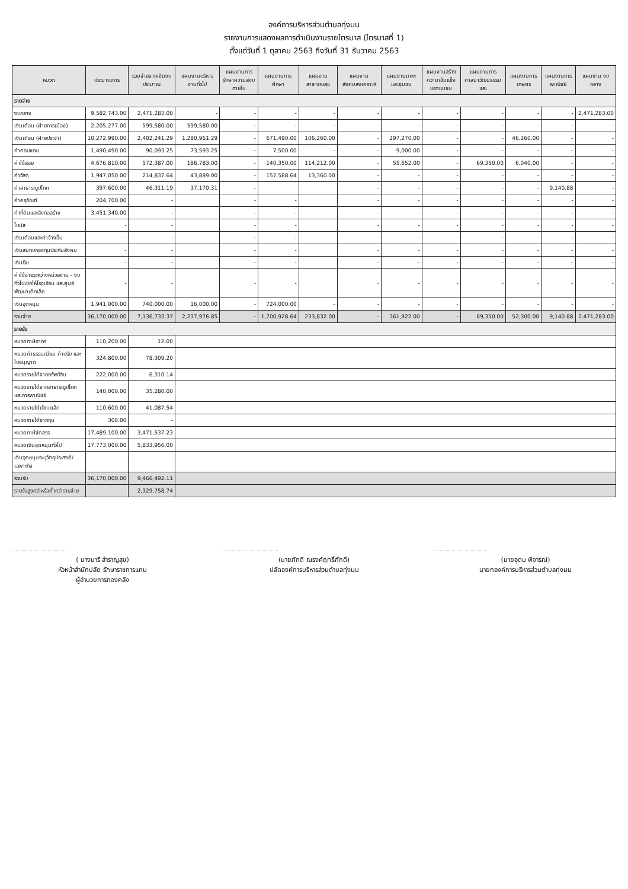องค์การบริหารส่วนตำบลทุ่งมน
รายงานการแสดงผลการดำเนินงานรายไตรมาส (ไตรมาสที่ 1)
ตั้งแต่วันที่ 1 ตุลาคม 2563 ถึงวันที่ 31 ธันวาคม 2563
| หมวด | ประมาณการ | รวมจ่ายจากเงินงบประมาณ | แผนงานบริหารงานทั่วไป | แผนงานการรักษาความสงบภายใน | แผนงานการศึกษา | แผนงานสาธารณสุข | แผนงานสังคมสงเคราะห์ | แผนงานเคหะและชุมชน | แผนงานสร้างความเข้มแข็งของชุมชน | แผนงานการศาสนาวัฒนธรรมและ | แผนงานการเกษตร | แผนงานการพาณิชย์ | แผนงาน งบกลาง |
| --- | --- | --- | --- | --- | --- | --- | --- | --- | --- | --- | --- | --- | --- |
| รายจ่าย | | | | | | | | | | | | | |
| งบกลาง | 9,582,743.00 | 2,471,283.00 | - | - | - | - | - | - | - | - | - | - | 2,471,283.00 |
| เงินเดือน (ฝ่ายการเมือง) | 2,205,277.00 | 599,580.00 | 599,580.00 | - | - | - | - | - | - | - | - | - | - |
| เงินเดือน (ฝ่ายประจำ) | 10,272,990.00 | 2,402,241.29 | 1,280,961.29 | - | 671,490.00 | 106,260.00 | - | 297,270.00 | - | - | 46,260.00 | - | - |
| ค่าตอบแทน | 1,490,490.00 | 90,093.25 | 73,593.25 | - | 7,500.00 | - | - | 9,000.00 | - | - | - | - | - |
| ค่าใช้สอย | 4,676,810.00 | 572,387.00 | 186,783.00 | - | 140,350.00 | 114,212.00 | - | 55,652.00 | - | 69,350.00 | 6,040.00 | - | - |
| ค่าวัสดุ | 1,947,050.00 | 214,837.64 | 43,889.00 | - | 157,588.64 | 13,360.00 | - | - | - | - | - | - | - |
| ค่าสาธารณูปโภค | 397,600.00 | 46,311.19 | 37,170.31 | - | | | - | - | - | - | - | 9,140.88 | - |
| ค่าครุภัณฑ์ | 204,700.00 | - | | - | - | | - | - | - | - | - | - | - |
| ค่าที่ดินและสิ่งก่อสร้าง | 3,451,340.00 | - | | - | - | | - | - | - | - | - | - | - |
| โบนัส | - | - | | - | - | | - | - | - | - | - | - | - |
| เงินเดือนและค่าจ้างอื่น | - | - | | - | - | | - | - | - | - | - | - | - |
| เงินสมทบกองทุนประกันสังคม | - | - | | - | - | | - | - | - | - | - | - | - |
| เงินยืม | - | - | | - | - | | - | - | - | - | - | - | - |
| ค่าใช้จ่ายระหว่างหน่วยงาน - งบทั่วไปเบิกให้โรงเรียน และศูนย์พัฒนาเด็กเล็ก | - | - | | - | - | | - | - | - | - | - | - | - |
| เงินอุดหนุน | 1,941,000.00 | 740,000.00 | 16,000.00 | - | 724,000.00 | - | - | - | - | - | - | - | - |
| รวมจ่าย | 36,170,000.00 | 7,136,733.37 | 2,237,976.85 | - | 1,700,928.64 | 233,832.00 | - | 361,922.00 | - | 69,350.00 | 52,300.00 | 9,140.88 | 2,471,283.00 |
| รายรับ | | | | | | | | | | | | | |
| หมวดภาษีอากร | 110,200.00 | 12.00 | | | | | | | | | | | |
| หมวดค่าธรรมเนียม ค่าปรับ และใบอนุญาต | 324,800.00 | 78,309.20 | | | | | | | | | | | |
| หมวดรายได้จากทรัพย์สิน | 222,000.00 | 6,310.14 | | | | | | | | | | | |
| หมวดรายได้จากสาธารณูปโภคและการพาณิชย์ | 140,000.00 | 35,280.00 | | | | | | | | | | | |
| หมวดรายได้เบ็ดเตล็ด | 110,600.00 | 41,087.54 | | | | | | | | | | | |
| หมวดรายได้จากทุน | 300.00 | - | | | | | | | | | | | |
| หมวดภาษีจัดสรร | 17,489,100.00 | 3,471,537.23 | | | | | | | | | | | |
| หมวดเงินอุดหนุนทั่วไป | 17,773,000.00 | 5,833,956.00 | | | | | | | | | | | |
| เงินอุดหนุนระบุวัตถุประสงค์/เฉพาะกิจ | - | | | | | | | | | | | | |
| รวมรับ | 36,170,000.00 | 9,466,492.11 | | | | | | | | | | | |
| รายรับสูงกว่าหรือต่ำกว่ารายจ่าย | | 2,329,758.74 | | | | | | | | | | | |
( นางนารี สำราญสุข)
หัวหน้าสำนักปลัด รักษาราชการแทน
ผู้อำนวยการกองคลัง
(นายภักดี ณรงค์ฤทธิ์ภักดี)
ปลัดองค์การบริหารส่วนตำบลทุ่งมน
(นายอุดม พิจารณ์)
นายกองค์การบริหารส่วนตำบลทุ่งมน